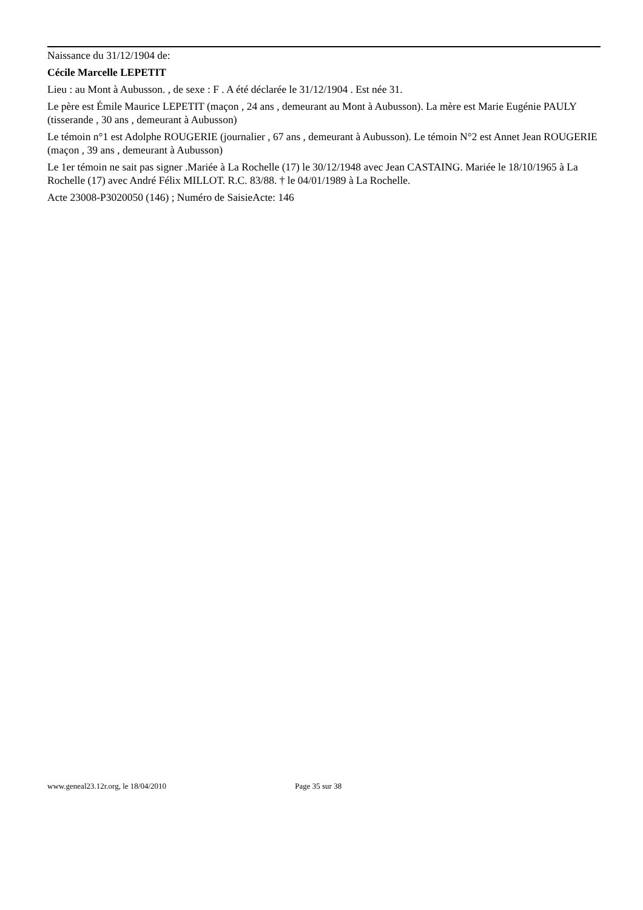Naissance du 31/12/1904 de:
Cécile Marcelle LEPETIT
Lieu : au Mont à Aubusson. , de sexe : F . A été déclarée le 31/12/1904 . Est née 31.
Le père est Émile Maurice LEPETIT (maçon , 24 ans , demeurant au Mont à Aubusson). La mère est Marie Eugénie PAULY (tisserande , 30 ans , demeurant à Aubusson)
Le témoin n°1 est Adolphe ROUGERIE (journalier , 67 ans , demeurant à Aubusson). Le témoin N°2 est Annet Jean ROUGERIE (maçon , 39 ans , demeurant à Aubusson)
Le 1er témoin ne sait pas signer .Mariée à La Rochelle (17) le 30/12/1948 avec Jean CASTAING. Mariée le 18/10/1965 à La Rochelle (17) avec André Félix MILLOT. R.C. 83/88. † le 04/01/1989 à La Rochelle.
Acte 23008-P3020050 (146) ; Numéro de SaisieActe: 146
www.geneal23.12r.org, le 18/04/2010 Page 35 sur 38